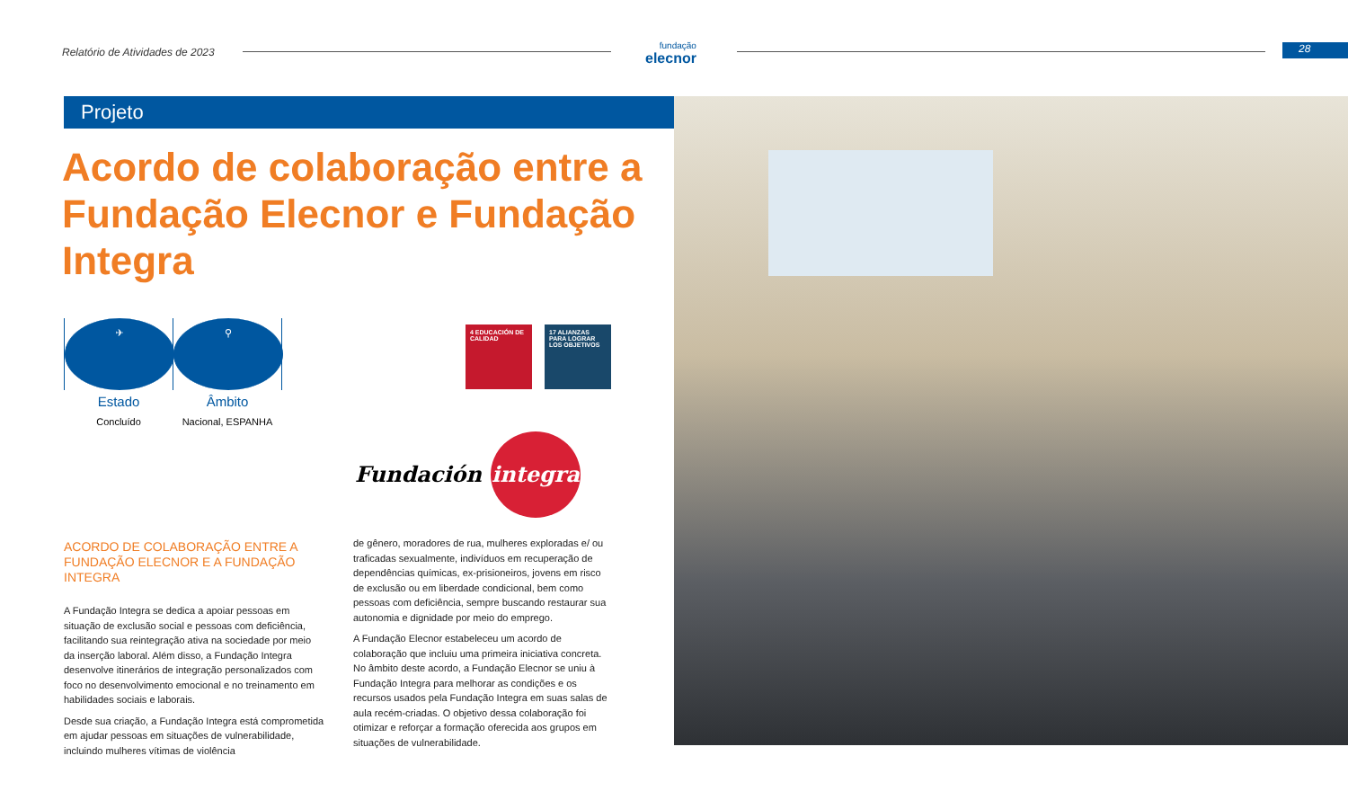Relatório de Atividades de 2023 fundação
elecnor
28
Projeto
Acordo de colaboração entre a Fundação Elecnor e Fundação Integra
✈
Estado
Concluído
⚲
Âmbito
Nacional, ESPANHA
4 EDUCACIÓN DE CALIDAD
17 ALIANZAS PARA LOGRAR LOS OBJETIVOS
Fundación integra
ACORDO DE COLABORAÇÃO ENTRE A FUNDAÇÃO ELECNOR E A FUNDAÇÃO INTEGRA
A Fundação Integra se dedica a apoiar pessoas em situação de exclusão social e pessoas com deficiência, facilitando sua reintegração ativa na sociedade por meio da inserção laboral. Além disso, a Fundação Integra desenvolve itinerários de integração personalizados com foco no desenvolvimento emocional e no treinamento em habilidades sociais e laborais.
Desde sua criação, a Fundação Integra está comprometida em ajudar pessoas em situações de vulnerabilidade, incluindo mulheres vítimas de violência
de gênero, moradores de rua, mulheres exploradas e/ ou traficadas sexualmente, indivíduos em recuperação de dependências químicas, ex-prisioneiros, jovens em risco de exclusão ou em liberdade condicional, bem como pessoas com deficiência, sempre buscando restaurar sua autonomia e dignidade por meio do emprego.
A Fundação Elecnor estabeleceu um acordo de colaboração que incluiu uma primeira iniciativa concreta. No âmbito deste acordo, a Fundação Elecnor se uniu à Fundação Integra para melhorar as condições e os recursos usados pela Fundação Integra em suas salas de aula recém-criadas. O objetivo dessa colaboração foi otimizar e reforçar a formação oferecida aos grupos em situações de vulnerabilidade.